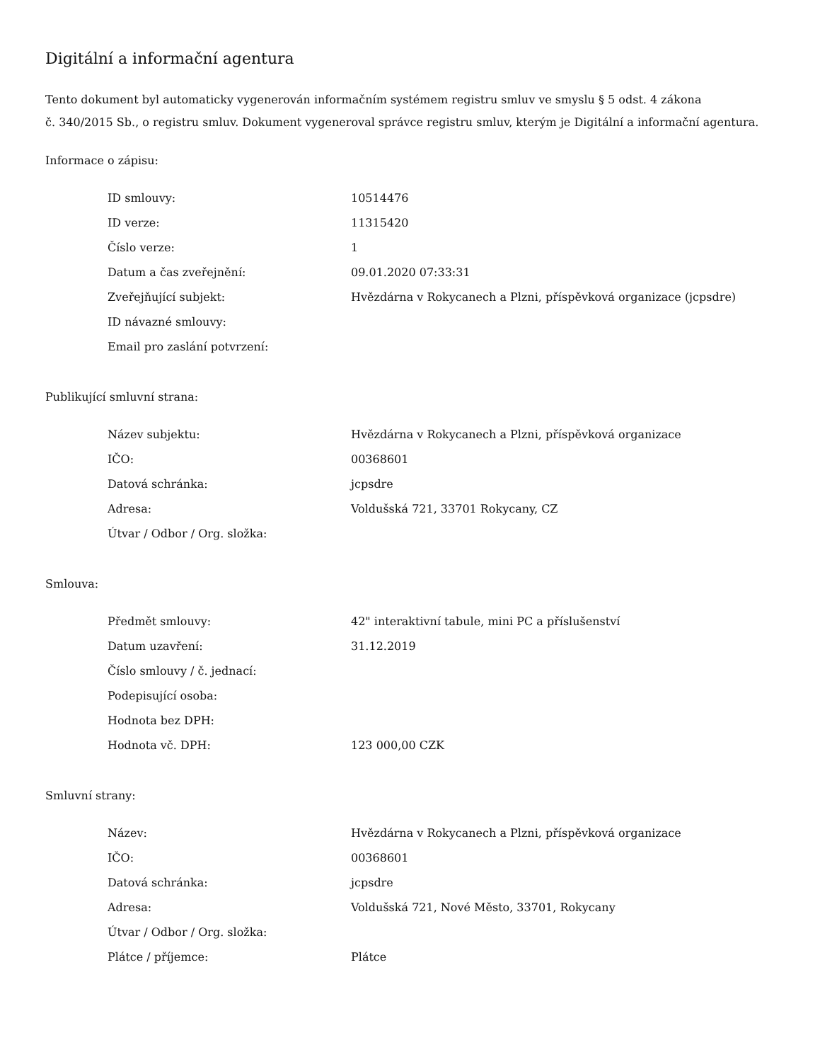Digitální a informační agentura
Tento dokument byl automaticky vygenerován informačním systémem registru smluv ve smyslu § 5 odst. 4 zákona
č. 340/2015 Sb., o registru smluv. Dokument vygeneroval správce registru smluv, kterým je Digitální a informační agentura.
Informace o zápisu:
| ID smlouvy: | 10514476 |
| ID verze: | 11315420 |
| Číslo verze: | 1 |
| Datum a čas zveřejnění: | 09.01.2020 07:33:31 |
| Zveřejňující subjekt: | Hvězdárna v Rokycanech a Plzni, příspěvková organizace (jcpsdre) |
| ID návazné smlouvy: | |
| Email pro zaslání potvrzení: | |
Publikující smluvní strana:
| Název subjektu: | Hvězdárna v Rokycanech a Plzni, příspěvková organizace |
| IČO: | 00368601 |
| Datová schránka: | jcpsdre |
| Adresa: | Voldušská 721, 33701 Rokycany, CZ |
| Útvar / Odbor / Org. složka: | |
Smlouva:
| Předmět smlouvy: | 42" interaktivní tabule, mini PC a příslušenství |
| Datum uzavření: | 31.12.2019 |
| Číslo smlouvy / č. jednací: | |
| Podepisující osoba: | |
| Hodnota bez DPH: | |
| Hodnota vč. DPH: | 123 000,00 CZK |
Smluvní strany:
| Název: | Hvězdárna v Rokycanech a Plzni, příspěvková organizace |
| IČO: | 00368601 |
| Datová schránka: | jcpsdre |
| Adresa: | Voldušská 721, Nové Město, 33701, Rokycany |
| Útvar / Odbor / Org. složka: | |
| Plátce / příjemce: | Plátce |